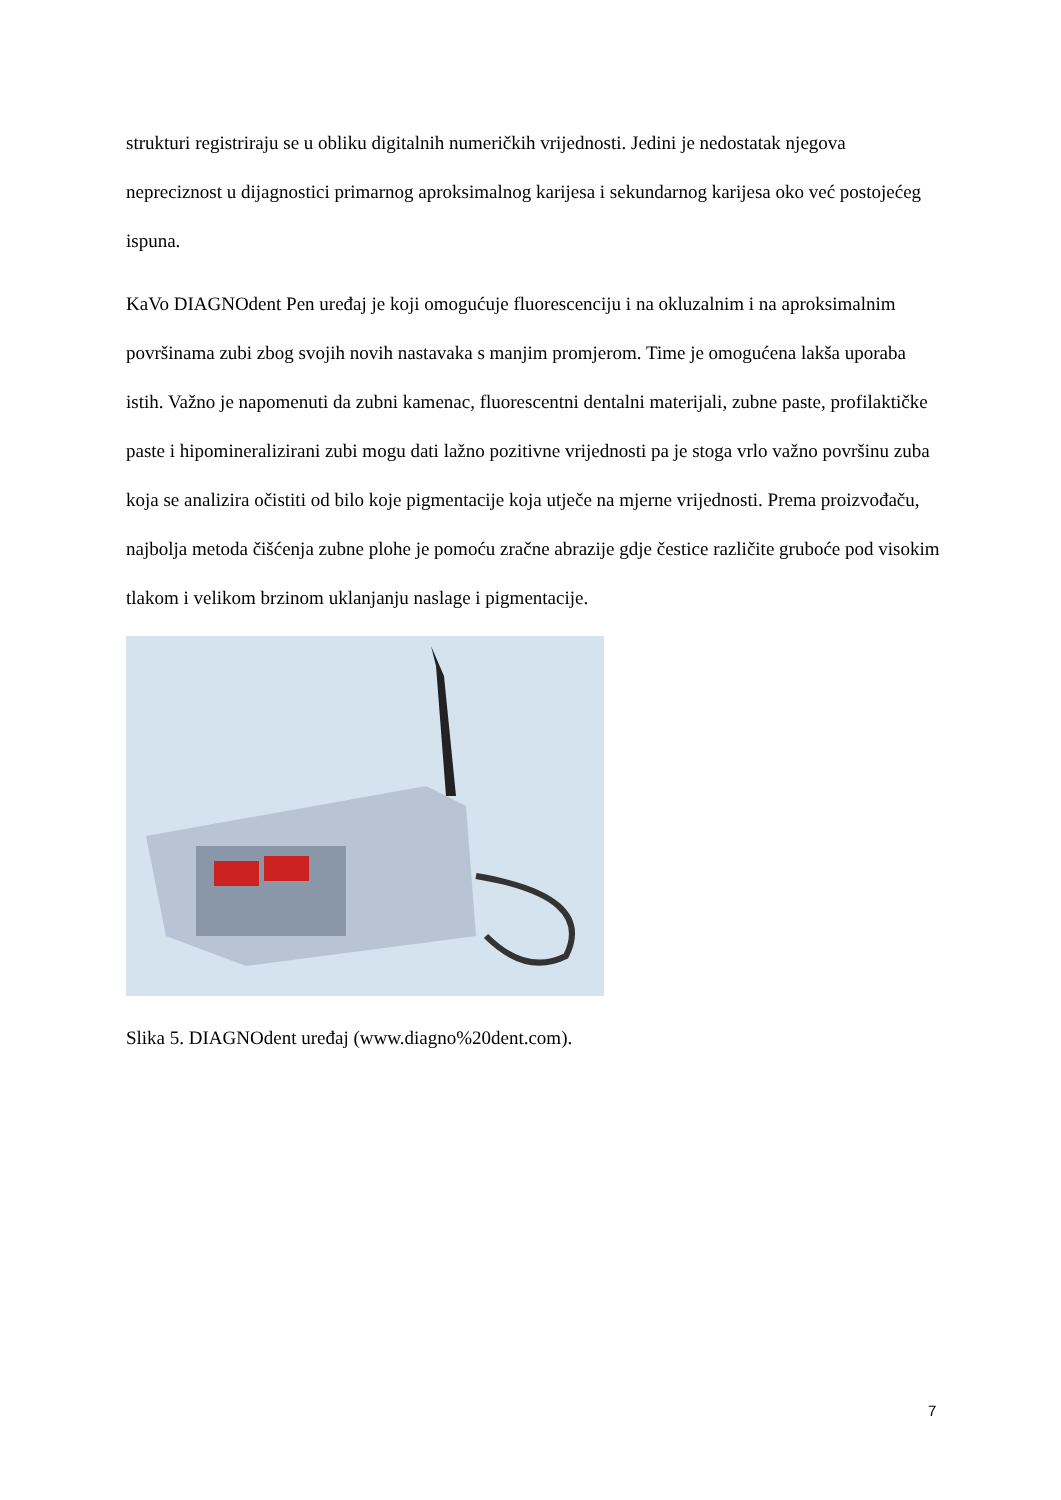strukturi registriraju se u obliku digitalnih numeričkih vrijednosti. Jedini je nedostatak njegova nepreciznost u dijagnostici primarnog aproksimalnog karijesa i sekundarnog karijesa oko već postojećeg ispuna.
KaVo DIAGNOdent Pen uređaj je koji omogućuje fluorescenciju i na okluzalnim i na aproksimalnim površinama zubi zbog svojih novih nastavaka s manjim promjerom. Time je omogućena lakša uporaba istih. Važno je napomenuti da zubni kamenac, fluorescentni dentalni materijali, zubne paste, profilaktičke paste i hipomineralizirani zubi mogu dati lažno pozitivne vrijednosti pa je stoga vrlo važno površinu zuba koja se analizira očistiti od bilo koje pigmentacije koja utječe na mjerne vrijednosti. Prema proizvođaču, najbolja metoda čišćenja zubne plohe je pomoću zračne abrazije gdje čestice različite gruboće pod visokim tlakom i velikom brzinom uklanjanju naslage i pigmentacije.
Slika 5. DIAGNOdent uređaj (www.diagno%20dent.com).
7